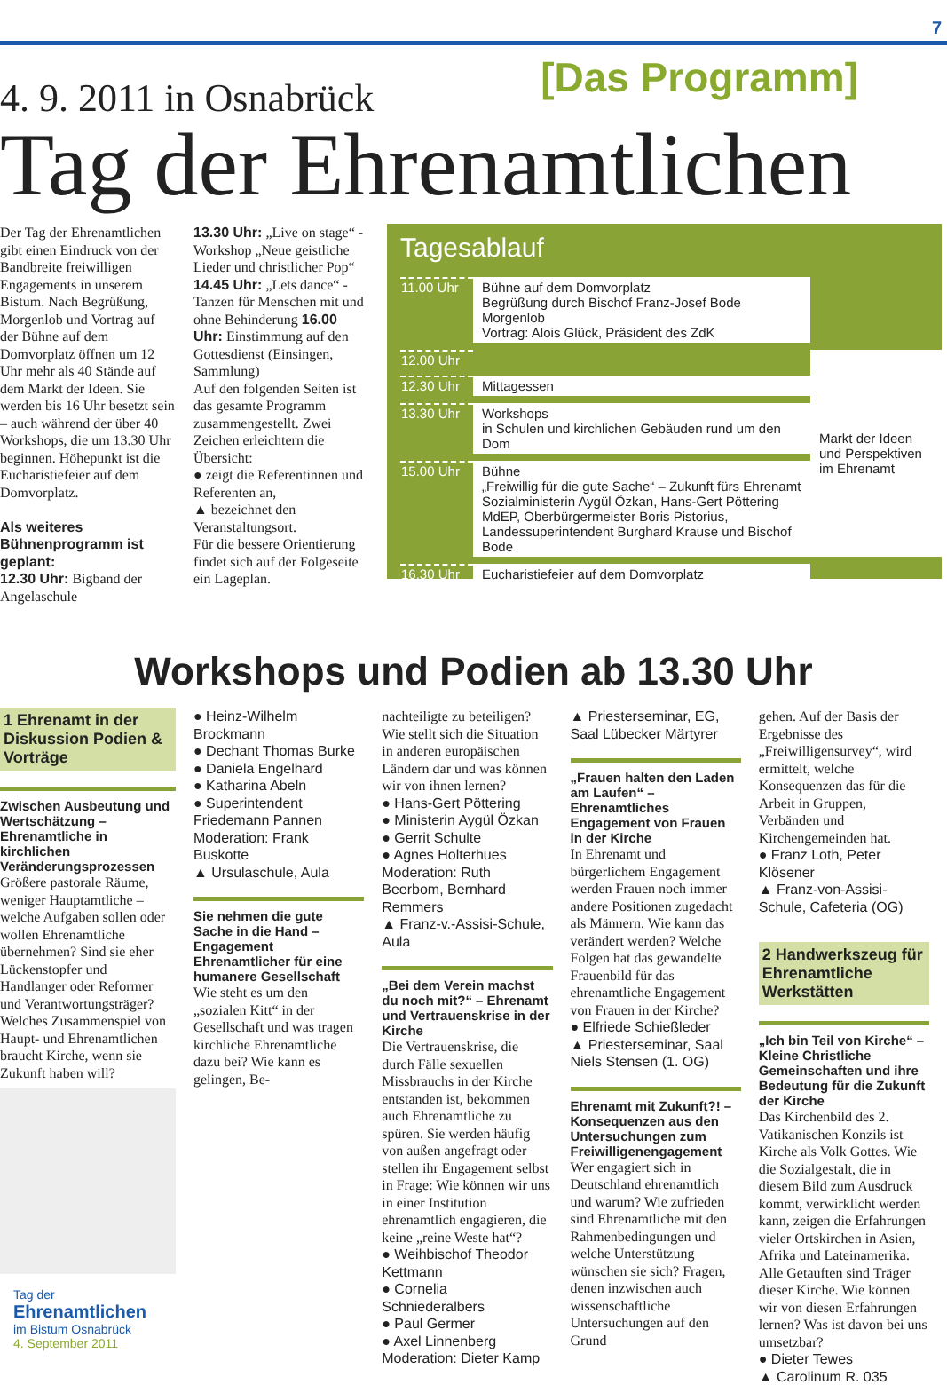7
4. 9. 2011 in Osnabrück
[Das Programm]
Tag der Ehrenamtlichen
Der Tag der Ehrenamtlichen gibt einen Eindruck von der Bandbreite freiwilligen Engagements in unserem Bistum. Nach Begrüßung, Morgenlob und Vortrag auf der Bühne auf dem Domvorplatz öffnen um 12 Uhr mehr als 40 Stände auf dem Markt der Ideen. Sie werden bis 16 Uhr besetzt sein – auch während der über 40 Workshops, die um 13.30 Uhr beginnen. Höhepunkt ist die Eucharistiefeier auf dem Domvorplatz.
Als weiteres Bühnenprogramm ist geplant:
12.30 Uhr: Bigband der Angelaschule
13.30 Uhr: „Live on stage“ - Workshop „Neue geistliche Lieder und christlicher Pop“ 14.45 Uhr: „Lets dance“ - Tanzen für Menschen mit und ohne Behinderung 16.00 Uhr: Einstimmung auf den Gottesdienst (Einsingen, Sammlung)
Auf den folgenden Seiten ist das gesamte Programm zusammengestellt. Zwei Zeichen erleichtern die Übersicht:
● zeigt die Referentinnen und Referenten an,
▲ bezeichnet den Veranstaltungsort.
Für die bessere Orientierung findet sich auf der Folgeseite ein Lageplan.
Tagesablauf
| 11.00 Uhr | Bühne auf dem Domvorplatz Begrüßung durch Bischof Franz-Josef Bode Morgenlob Vortrag: Alois Glück, Präsident des ZdK | |
| 12.00 Uhr | | Markt der Ideen und Perspektiven im Ehrenamt |
| 12.30 Uhr | Mittagessen | |
| 13.30 Uhr | Workshops in Schulen und kirchlichen Gebäuden rund um den Dom | |
| 15.00 Uhr | Bühne „Freiwillig für die gute Sache“ – Zukunft fürs Ehrenamt Sozialministerin Aygül Özkan, Hans-Gert Pöttering MdEP, Oberbürgermeister Boris Pistorius, Landessuperintendent Burghard Krause und Bischof Bode | |
| 16.30 Uhr | Eucharistiefeier auf dem Domvorplatz | |
Workshops und Podien ab 13.30 Uhr
1 Ehrenamt in der Diskussion Podien & Vorträge
Zwischen Ausbeutung und Wertschätzung – Ehrenamtliche in kirchlichen Veränderungsprozessen
Größere pastorale Räume, weniger Hauptamtliche – welche Aufgaben sollen oder wollen Ehrenamtliche übernehmen? Sind sie eher Lückenstopfer und Handlanger oder Reformer und Verantwortungsträger? Welches Zusammenspiel von Haupt- und Ehrenamtlichen braucht Kirche, wenn sie Zukunft haben will?
Tag der
Ehrenamtlichen
im Bistum Osnabrück
4. September 2011
● Heinz-Wilhelm Brockmann
● Dechant Thomas Burke
● Daniela Engelhard
● Katharina Abeln
● Superintendent Friedemann Pannen
Moderation: Frank Buskotte
▲ Ursulaschule, Aula
Sie nehmen die gute Sache in die Hand – Engagement Ehrenamtlicher für eine humanere Gesellschaft
Wie steht es um den „sozialen Kitt“ in der Gesellschaft und was tragen kirchliche Ehrenamtliche dazu bei? Wie kann es gelingen, Be-
nachteiligte zu beteiligen? Wie stellt sich die Situation in anderen europäischen Ländern dar und was können wir von ihnen lernen?
● Hans-Gert Pöttering
● Ministerin Aygül Özkan
● Gerrit Schulte
● Agnes Holterhues
Moderation: Ruth Beerbom, Bernhard Remmers
▲ Franz-v.-Assisi-Schule, Aula
„Bei dem Verein machst du noch mit?“ – Ehrenamt und Vertrauenskrise in der Kirche
Die Vertrauenskrise, die durch Fälle sexuellen Missbrauchs in der Kirche entstanden ist, bekommen auch Ehrenamtliche zu spüren. Sie werden häufig von außen angefragt oder stellen ihr Engagement selbst in Frage: Wie können wir uns in einer Institution ehrenamtlich engagieren, die keine „reine Weste hat“?
● Weihbischof Theodor Kettmann
● Cornelia Schniederalbers
● Paul Germer
● Axel Linnenberg
Moderation: Dieter Kamp
▲ Priesterseminar, EG, Saal Lübecker Märtyrer
„Frauen halten den Laden am Laufen“ – Ehrenamtliches Engagement von Frauen in der Kirche
In Ehrenamt und bürgerlichem Engagement werden Frauen noch immer andere Positionen zugedacht als Männern. Wie kann das verändert werden? Welche Folgen hat das gewandelte Frauenbild für das ehrenamtliche Engagement von Frauen in der Kirche?
● Elfriede Schießleder
▲ Priesterseminar, Saal Niels Stensen (1. OG)
Ehrenamt mit Zukunft?! – Konsequenzen aus den Untersuchungen zum Freiwilligenengagement
Wer engagiert sich in Deutschland ehrenamtlich und warum? Wie zufrieden sind Ehrenamtliche mit den Rahmenbedingungen und welche Unterstützung wünschen sie sich? Fragen, denen inzwischen auch wissenschaftliche Untersuchungen auf den Grund
gehen. Auf der Basis der Ergebnisse des „Freiwilligensurvey“, wird ermittelt, welche Konsequenzen das für die Arbeit in Gruppen, Verbänden und Kirchengemeinden hat.
● Franz Loth, Peter Klösener
▲ Franz-von-Assisi-Schule, Cafeteria (OG)
2 Handwerkszeug für Ehrenamtliche Werkstätten
„Ich bin Teil von Kirche“ – Kleine Christliche Gemeinschaften und ihre Bedeutung für die Zukunft der Kirche
Das Kirchenbild des 2. Vatikanischen Konzils ist Kirche als Volk Gottes. Wie die Sozialgestalt, die in diesem Bild zum Ausdruck kommt, verwirklicht werden kann, zeigen die Erfahrungen vieler Ortskirchen in Asien, Afrika und Lateinamerika. Alle Getauften sind Träger dieser Kirche. Wie können wir von diesen Erfahrungen lernen? Was ist davon bei uns umsetzbar?
● Dieter Tewes
▲ Carolinum R. 035